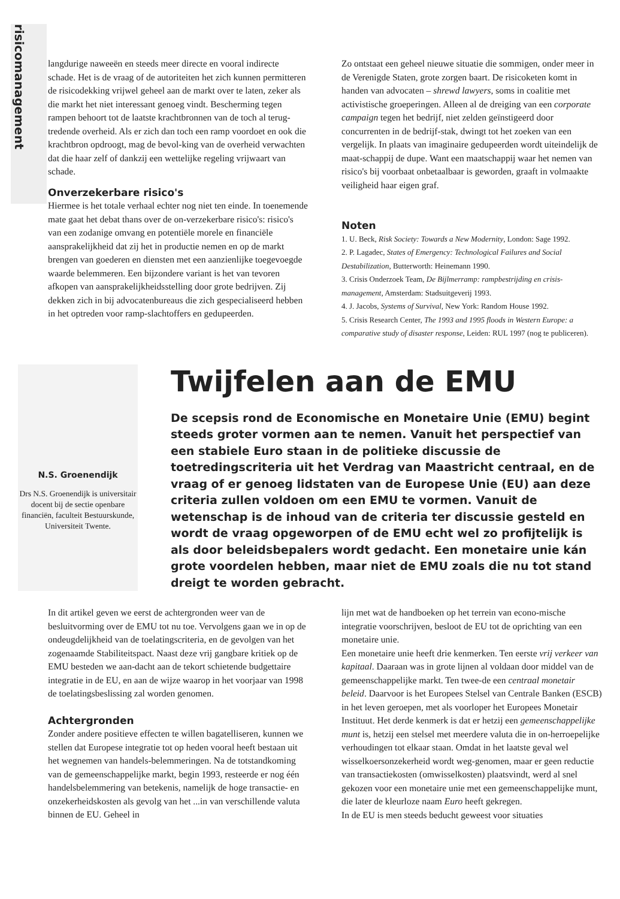risicomanagement
langdurige naweeën en steeds meer directe en vooral indirecte schade. Het is de vraag of de autoriteiten het zich kunnen permitteren de risicodekking vrijwel geheel aan de markt over te laten, zeker als die markt het niet interessant genoeg vindt. Bescherming tegen rampen behoort tot de laatste krachtbronnen van de toch al terug-tredende overheid. Als er zich dan toch een ramp voordoet en ook die krachtbron opdroogt, mag de bevol-king van de overheid verwachten dat die haar zelf of dankzij een wettelijke regeling vrijwaart van schade.
Onverzekerbare risico's
Hiermee is het totale verhaal echter nog niet ten einde. In toenemende mate gaat het debat thans over de on-verzekerbare risico's: risico's van een zodanige omvang en potentiële morele en financiële aansprakelijkheid dat zij het in productie nemen en op de markt brengen van goederen en diensten met een aanzienlijke toegevoegde waarde belemmeren. Een bijzondere variant is het van tevoren afkopen van aansprakelijkheidsstelling door grote bedrijven. Zij dekken zich in bij advocatenbureaus die zich gespecialiseerd hebben in het optreden voor ramp-slachtoffers en gedupeerden.
Zo ontstaat een geheel nieuwe situatie die sommigen, onder meer in de Verenigde Staten, grote zorgen baart. De risicoketen komt in handen van advocaten – shrewd lawyers, soms in coalitie met activistische groeperingen. Alleen al de dreiging van een corporate campaign tegen het bedrijf, niet zelden geïnstigeerd door concurrenten in de bedrijf-stak, dwingt tot het zoeken van een vergelijk. In plaats van imaginaire gedupeerden wordt uiteindelijk de maat-schappij de dupe. Want een maatschappij waar het nemen van risico's bij voorbaat onbetaalbaar is geworden, graaft in volmaakte veiligheid haar eigen graf.
Noten
1. U. Beck, Risk Society: Towards a New Modernity, London: Sage 1992.
2. P. Lagadec, States of Emergency: Technological Failures and Social Destabilization, Butterworth: Heinemann 1990.
3. Crisis Onderzoek Team, De Bijlmerramp: rampbestrijding en crisis-management, Amsterdam: Stadsuitgeverij 1993.
4. J. Jacobs, Systems of Survival, New York: Random House 1992.
5. Crisis Research Center, The 1993 and 1995 floods in Western Europe: a comparative study of disaster response, Leiden: RUL 1997 (nog te publiceren).
N.S. Groenendijk
Drs N.S. Groenendijk is universitair docent bij de sectie openbare financiën, faculteit Bestuurskunde, Universiteit Twente.
Twijfelen aan de EMU
De scepsis rond de Economische en Monetaire Unie (EMU) begint steeds groter vormen aan te nemen. Vanuit het perspectief van een stabiele Euro staan in de politieke discussie de toetredingscriteria uit het Verdrag van Maastricht centraal, en de vraag of er genoeg lidstaten van de Europese Unie (EU) aan deze criteria zullen voldoen om een EMU te vormen. Vanuit de wetenschap is de inhoud van de criteria ter discussie gesteld en wordt de vraag opgeworpen of de EMU echt wel zo profijtelijk is als door beleidsbepalers wordt gedacht. Een monetaire unie kán grote voordelen hebben, maar niet de EMU zoals die nu tot stand dreigt te worden gebracht.
In dit artikel geven we eerst de achtergronden weer van de besluitvorming over de EMU tot nu toe. Vervolgens gaan we in op de ondeugdelijkheid van de toelatingscriteria, en de gevolgen van het zogenaamde Stabiliteitspact. Naast deze vrij gangbare kritiek op de EMU besteden we aan-dacht aan de tekort schietende budgettaire integratie in de EU, en aan de wijze waarop in het voorjaar van 1998 de toelatingsbeslissing zal worden genomen.
Achtergronden
Zonder andere positieve effecten te willen bagatelliseren, kunnen we stellen dat Europese integratie tot op heden vooral heeft bestaan uit het wegnemen van handels-belemmeringen. Na de totstandkoming van de gemeenschappelijke markt, begin 1993, resteerde er nog één handelsbelemmering van betekenis, namelijk de hoge transactie- en onzekerheidskosten als gevolg van het ...in van verschillende valuta binnen de EU. Geheel in
lijn met wat de handboeken op het terrein van econo-mische integratie voorschrijven, besloot de EU tot de oprichting van een monetaire unie.
Een monetaire unie heeft drie kenmerken. Ten eerste vrij verkeer van kapitaal. Daaraan was in grote lijnen al voldaan door middel van de gemeenschappelijke markt. Ten twee-de een centraal monetair beleid. Daarvoor is het Europees Stelsel van Centrale Banken (ESCB) in het leven geroepen, met als voorloper het Europees Monetair Instituut. Het derde kenmerk is dat er hetzij een gemeenschappelijke munt is, hetzij een stelsel met meerdere valuta die in on-herroepelijke verhoudingen tot elkaar staan. Omdat in het laatste geval wel wisselkoersonzekerheid wordt weg-genomen, maar er geen reductie van transactiekosten (omwisselkosten) plaatsvindt, werd al snel gekozen voor een monetaire unie met een gemeenschappelijke munt, die later de kleurloze naam Euro heeft gekregen.
In de EU is men steeds beducht geweest voor situaties